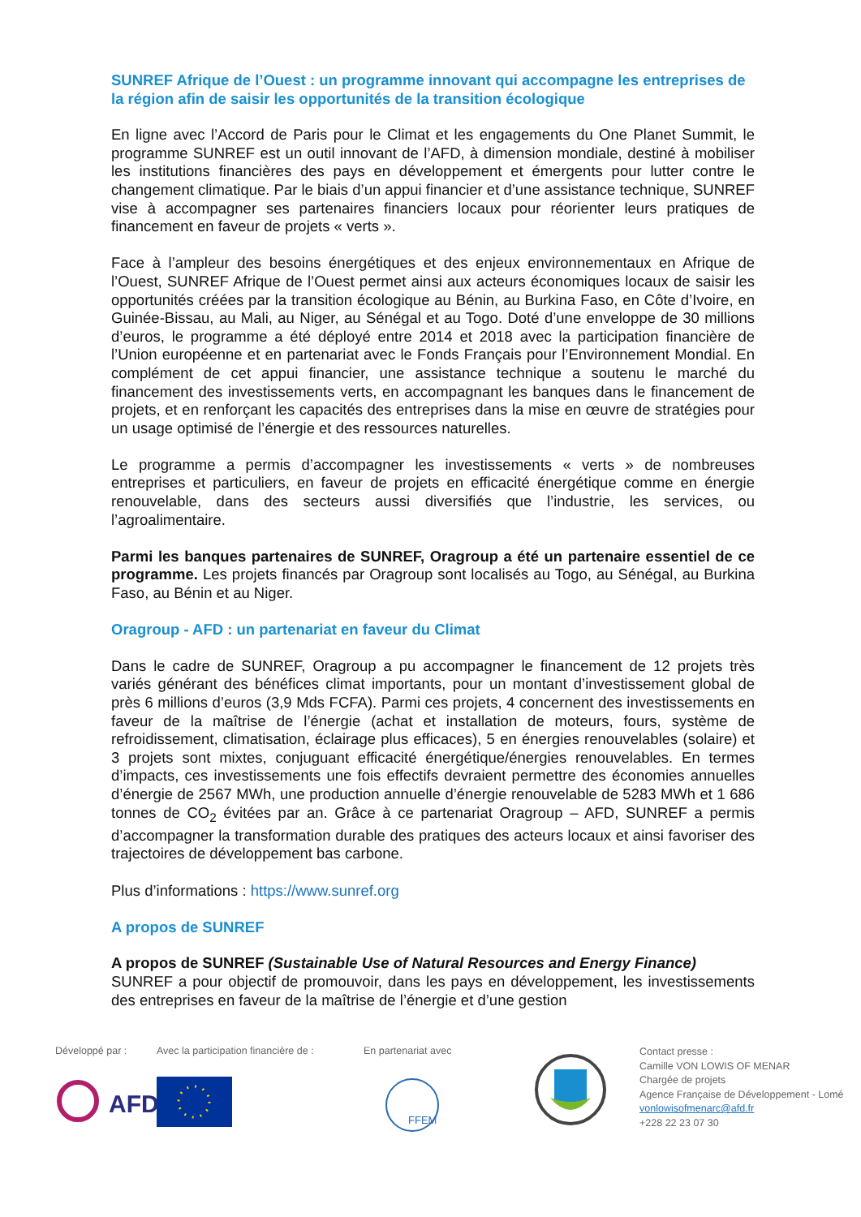SUNREF Afrique de l’Ouest : un programme innovant qui accompagne les entreprises de la région afin de saisir les opportunités de la transition écologique
En ligne avec l’Accord de Paris pour le Climat et les engagements du One Planet Summit, le programme SUNREF est un outil innovant de l’AFD, à dimension mondiale, destiné à mobiliser les institutions financières des pays en développement et émergents pour lutter contre le changement climatique. Par le biais d’un appui financier et d’une assistance technique, SUNREF vise à accompagner ses partenaires financiers locaux pour réorienter leurs pratiques de financement en faveur de projets « verts ».
Face à l’ampleur des besoins énergétiques et des enjeux environnementaux en Afrique de l’Ouest, SUNREF Afrique de l’Ouest permet ainsi aux acteurs économiques locaux de saisir les opportunités créées par la transition écologique au Bénin, au Burkina Faso, en Côte d’Ivoire, en Guinée-Bissau, au Mali, au Niger, au Sénégal et au Togo. Doté d’une enveloppe de 30 millions d’euros, le programme a été déployé entre 2014 et 2018 avec la participation financière de l’Union européenne et en partenariat avec le Fonds Français pour l’Environnement Mondial. En complément de cet appui financier, une assistance technique a soutenu le marché du financement des investissements verts, en accompagnant les banques dans le financement de projets, et en renforçant les capacités des entreprises dans la mise en œuvre de stratégies pour un usage optimisé de l’énergie et des ressources naturelles.
Le programme a permis d’accompagner les investissements « verts » de nombreuses entreprises et particuliers, en faveur de projets en efficacité énergétique comme en énergie renouvelable, dans des secteurs aussi diversifiés que l’industrie, les services, ou l’agroalimentaire.
Parmi les banques partenaires de SUNREF, Oragroup a été un partenaire essentiel de ce programme. Les projets financés par Oragroup sont localisés au Togo, au Sénégal, au Burkina Faso, au Bénin et au Niger.
Oragroup - AFD : un partenariat en faveur du Climat
Dans le cadre de SUNREF, Oragroup a pu accompagner le financement de 12 projets très variés générant des bénéfices climat importants, pour un montant d’investissement global de près 6 millions d’euros (3,9 Mds FCFA). Parmi ces projets, 4 concernent des investissements en faveur de la maîtrise de l’énergie (achat et installation de moteurs, fours, système de refroidissement, climatisation, éclairage plus efficaces), 5 en énergies renouvelables (solaire) et 3 projets sont mixtes, conjuguant efficacité énergétique/énergies renouvelables. En termes d’impacts, ces investissements une fois effectifs devraient permettre des économies annuelles d’énergie de 2567 MWh, une production annuelle d’énergie renouvelable de 5283 MWh et 1 686 tonnes de CO<sub>2</sub> évitées par an. Grâce à ce partenariat Oragroup – AFD, SUNREF a permis d’accompagner la transformation durable des pratiques des acteurs locaux et ainsi favoriser des trajectoires de développement bas carbone.
Plus d’informations : https://www.sunref.org
A propos de SUNREF
A propos de SUNREF (Sustainable Use of Natural Resources and Energy Finance)
SUNREF a pour objectif de promouvoir, dans les pays en développement, les investissements des entreprises en faveur de la maîtrise de l’énergie et d’une gestion
Développé par :
AFD
Avec la participation financière de :
En partenariat avec
FFEM
Contact presse :
Camille VON LOWIS OF MENAR
Chargée de projets
Agence Française de Développement - Lomé
vonlowisofmenarc@afd.fr
+228 22 23 07 30